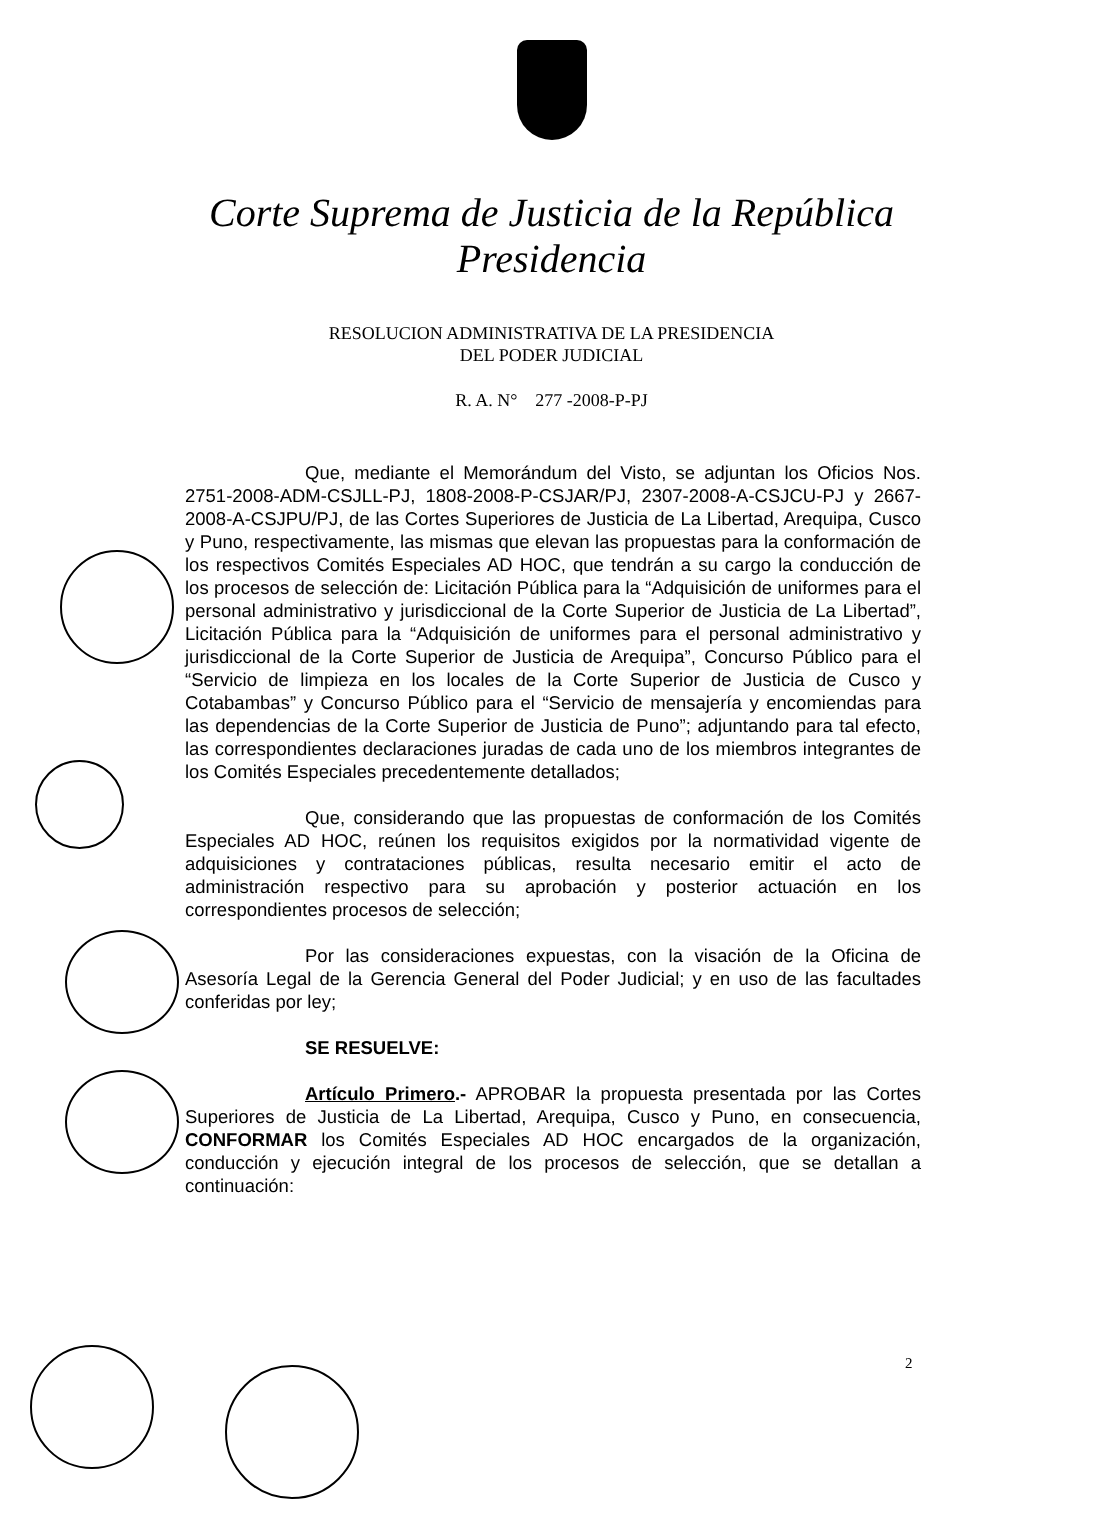Corte Suprema de Justicia de la República
Presidencia
RESOLUCION ADMINISTRATIVA DE LA PRESIDENCIA
DEL PODER JUDICIAL
R. A. N° 277 -2008-P-PJ
Que, mediante el Memorándum del Visto, se adjuntan los Oficios Nos. 2751-2008-ADM-CSJLL-PJ, 1808-2008-P-CSJAR/PJ, 2307-2008-A-CSJCU-PJ y 2667-2008-A-CSJPU/PJ, de las Cortes Superiores de Justicia de La Libertad, Arequipa, Cusco y Puno, respectivamente, las mismas que elevan las propuestas para la conformación de los respectivos Comités Especiales AD HOC, que tendrán a su cargo la conducción de los procesos de selección de: Licitación Pública para la “Adquisición de uniformes para el personal administrativo y jurisdiccional de la Corte Superior de Justicia de La Libertad”, Licitación Pública para la “Adquisición de uniformes para el personal administrativo y jurisdiccional de la Corte Superior de Justicia de Arequipa”, Concurso Público para el “Servicio de limpieza en los locales de la Corte Superior de Justicia de Cusco y Cotabambas” y Concurso Público para el “Servicio de mensajería y encomiendas para las dependencias de la Corte Superior de Justicia de Puno”; adjuntando para tal efecto, las correspondientes declaraciones juradas de cada uno de los miembros integrantes de los Comités Especiales precedentemente detallados;
Que, considerando que las propuestas de conformación de los Comités Especiales AD HOC, reúnen los requisitos exigidos por la normatividad vigente de adquisiciones y contrataciones públicas, resulta necesario emitir el acto de administración respectivo para su aprobación y posterior actuación en los correspondientes procesos de selección;
Por las consideraciones expuestas, con la visación de la Oficina de Asesoría Legal de la Gerencia General del Poder Judicial; y en uso de las facultades conferidas por ley;
SE RESUELVE:
Artículo Primero.- APROBAR la propuesta presentada por las Cortes Superiores de Justicia de La Libertad, Arequipa, Cusco y Puno, en consecuencia, CONFORMAR los Comités Especiales AD HOC encargados de la organización, conducción y ejecución integral de los procesos de selección, que se detallan a continuación:
2